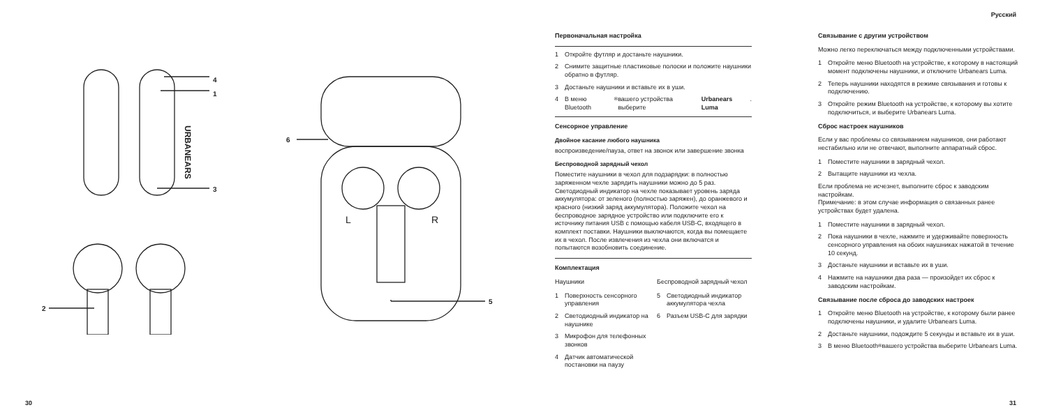Русский
URBANEARS
4
1
3
2
L
R
6
5
Первоначальная настройка
1 Откройте футляр и достаньте наушники.
2 Снимите защитные пластиковые полоски и положите наушники обратно в футляр.
3 Достаньте наушники и вставьте их в уши.
4 В меню Bluetooth<sup>®</sup> вашего устройства выберите Urbanears Luma.
Сенсорное управление
Двойное касание любого наушника
воспроизведение/пауза, ответ на звонок или завершение звонка
Беспроводной зарядный чехол
Поместите наушники в чехол для подзарядки: в полностью заряженном чехле зарядить наушники можно до 5 раз. Светодиодный индикатор на чехле показывает уровень заряда аккумулятора: от зеленого (полностью заряжен), до оранжевого и красного (низкий заряд аккумулятора). Положите чехол на беспроводное зарядное устройство или подключите его к источнику питания USB с помощью кабеля USB-C, входящего в комплект поставки. Наушники выключаются, когда вы помещаете их в чехол. После извлечения из чехла они включатся и попытаются возобновить соединение.
Комплектация
Наушники
1 Поверхность сенсорного управления
2 Светодиодный индикатор на наушнике
3 Микрофон для телефонных звонков
4 Датчик автоматической постановки на паузу
Беспроводной зарядный чехол
5 Светодиодный индикатор аккумулятора чехла
6 Разъем USB-C для зарядки
Связывание с другим устройством
Можно легко переключаться между подключенными устройствами.
1 Откройте меню Bluetooth на устройстве, к которому в настоящий момент подключены наушники, и отключите Urbanears Luma.
2 Теперь наушники находятся в режиме связывания и готовы к подключению.
3 Откройте режим Bluetooth на устройстве, к которому вы хотите подключиться, и выберите Urbanears Luma.
Сброс настроек наушников
Если у вас проблемы со связыванием наушников, они работают нестабильно или не отвечают, выполните аппаратный сброс.
1 Поместите наушники в зарядный чехол.
2 Вытащите наушники из чехла.
Если проблема не исчезнет, выполните сброс к заводским настройкам.
Примечание: в этом случае информация о связанных ранее устройствах будет удалена.
1 Поместите наушники в зарядный чехол.
2 Пока наушники в чехле, нажмите и удерживайте поверхность сенсорного управления на обоих наушниках нажатой в течение 10 секунд.
3 Достаньте наушники и вставьте их в уши.
4 Нажмите на наушники два раза — произойдет их сброс к заводским настройкам.
Связывание после сброса до заводских настроек
1 Откройте меню Bluetooth на устройстве, к которому были ранее подключены наушники, и удалите Urbanears Luma.
2 Достаньте наушники, подождите 5 секунды и вставьте их в уши.
3 В меню Bluetooth<sup>®</sup> вашего устройства выберите Urbanears Luma.
30 31